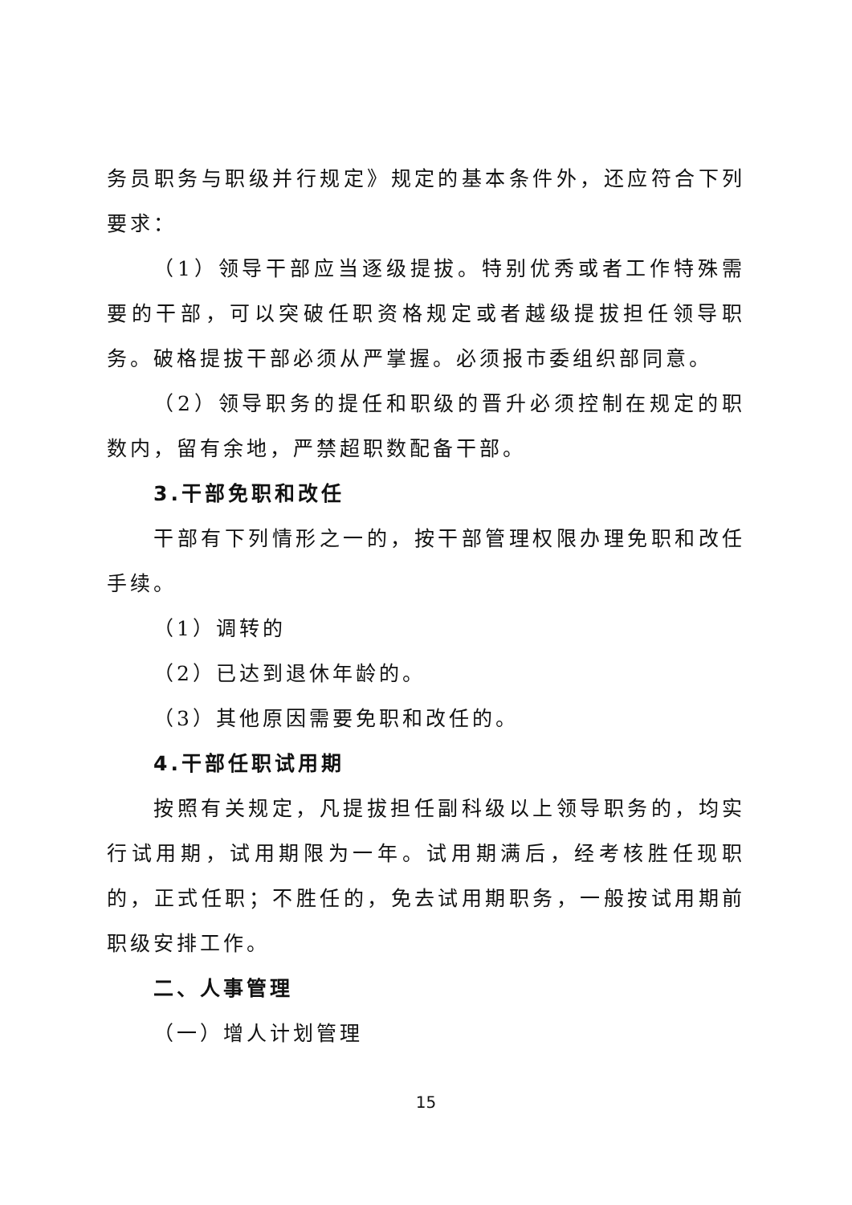务员职务与职级并行规定》规定的基本条件外，还应符合下列要求：
（1）领导干部应当逐级提拔。特别优秀或者工作特殊需要的干部，可以突破任职资格规定或者越级提拔担任领导职务。破格提拔干部必须从严掌握。必须报市委组织部同意。
（2）领导职务的提任和职级的晋升必须控制在规定的职数内，留有余地，严禁超职数配备干部。
3.干部免职和改任
干部有下列情形之一的，按干部管理权限办理免职和改任手续。
（1）调转的
（2）已达到退休年龄的。
（3）其他原因需要免职和改任的。
4.干部任职试用期
按照有关规定，凡提拔担任副科级以上领导职务的，均实行试用期，试用期限为一年。试用期满后，经考核胜任现职的，正式任职；不胜任的，免去试用期职务，一般按试用期前职级安排工作。
二、人事管理
（一）增人计划管理
15